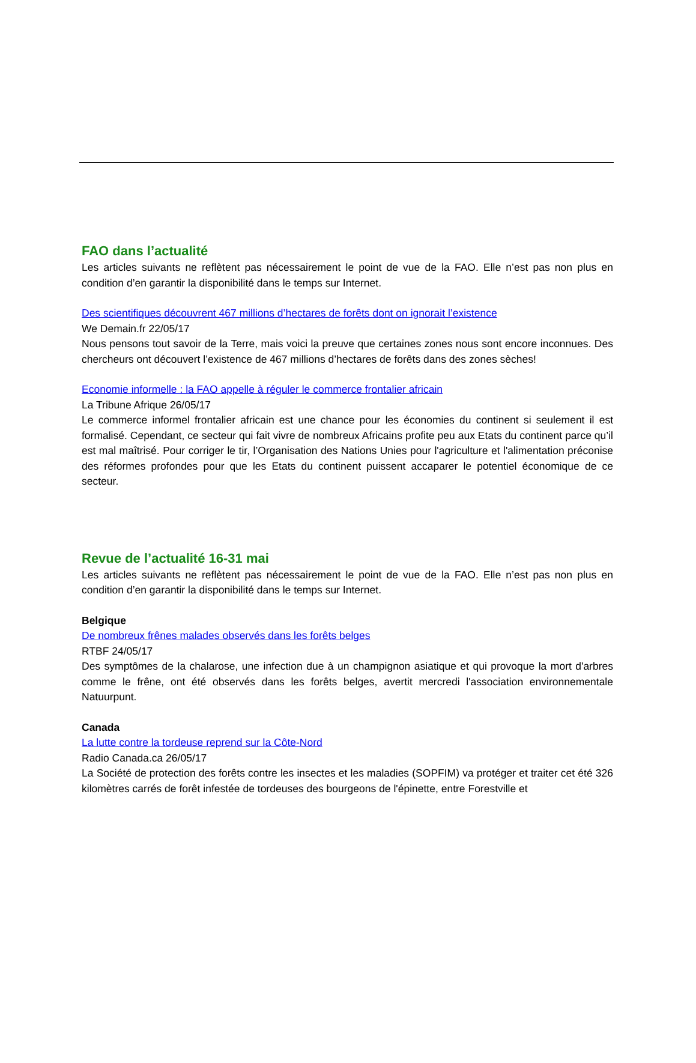FAO dans l’actualité
Les articles suivants ne reflètent pas nécessairement le point de vue de la FAO. Elle n’est pas non plus en condition d’en garantir la disponibilité dans le temps sur Internet.
Des scientifiques découvrent 467 millions d’hectares de forêts dont on ignorait l’existence
We Demain.fr 22/05/17
Nous pensons tout savoir de la Terre, mais voici la preuve que certaines zones nous sont encore inconnues. Des chercheurs ont découvert l’existence de 467 millions d’hectares de forêts dans des zones sèches!
Economie informelle : la FAO appelle à réguler le commerce frontalier africain
La Tribune Afrique 26/05/17
Le commerce informel frontalier africain est une chance pour les économies du continent si seulement il est formalisé. Cependant, ce secteur qui fait vivre de nombreux Africains profite peu aux Etats du continent parce qu’il est mal maîtrisé. Pour corriger le tir, l’Organisation des Nations Unies pour l'agriculture et l'alimentation préconise des réformes profondes pour que les Etats du continent puissent accaparer le potentiel économique de ce secteur.
Revue de l’actualité 16-31 mai
Les articles suivants ne reflètent pas nécessairement le point de vue de la FAO. Elle n’est pas non plus en condition d’en garantir la disponibilité dans le temps sur Internet.
Belgique
De nombreux frênes malades observés dans les forêts belges
RTBF 24/05/17
Des symptômes de la chalarose, une infection due à un champignon asiatique et qui provoque la mort d'arbres comme le frêne, ont été observés dans les forêts belges, avertit mercredi l'association environnementale Natuurpunt.
Canada
La lutte contre la tordeuse reprend sur la Côte-Nord
Radio Canada.ca 26/05/17
La Société de protection des forêts contre les insectes et les maladies (SOPFIM) va protéger et traiter cet été 326 kilomètres carrés de forêt infestée de tordeuses des bourgeons de l'épinette, entre Forestville et